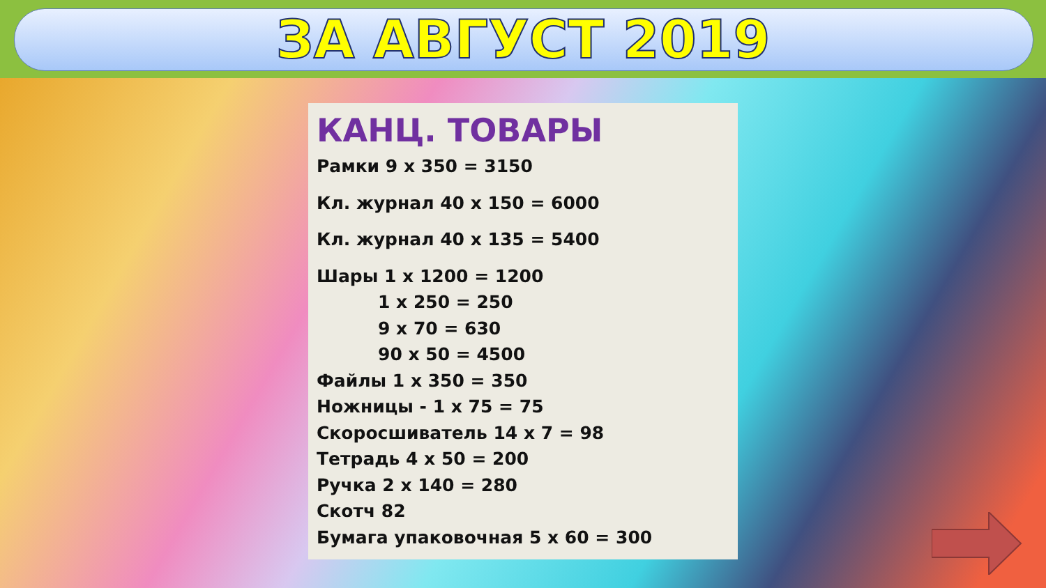ЗА АВГУСТ 2019
КАНЦ. ТОВАРЫ
Рамки 9 х 350 = 3150
Кл. журнал 40 х 150 = 6000
Кл. журнал 40 х 135 = 5400
Шары 1 х 1200 = 1200
1 х 250 = 250
9 х 70 = 630
90 х 50 = 4500
Файлы 1 х 350 = 350
Ножницы - 1 х 75 = 75
Скоросшиватель 14 х 7 = 98
Тетрадь 4 х 50 = 200
Ручка 2 х 140 = 280
Скотч 82
Бумага упаковочная 5 х 60 = 300